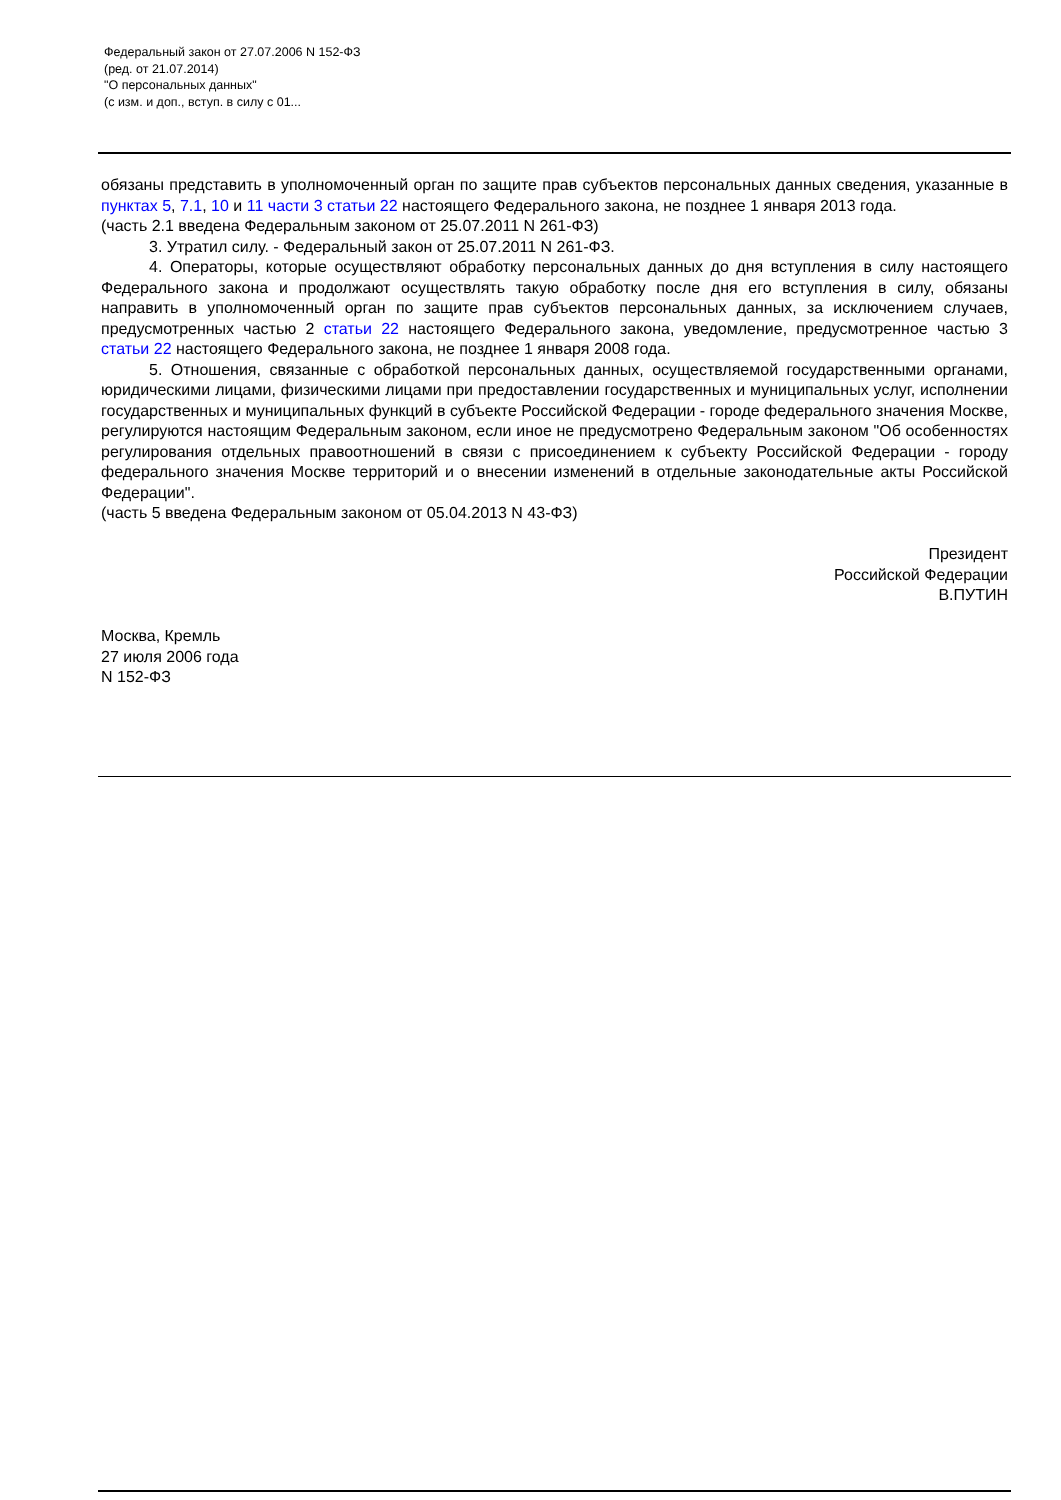Федеральный закон от 27.07.2006 N 152-ФЗ
(ред. от 21.07.2014)
"О персональных данных"
(с изм. и доп., вступ. в силу с 01...
обязаны представить в уполномоченный орган по защите прав субъектов персональных данных сведения, указанные в пунктах 5, 7.1, 10 и 11 части 3 статьи 22 настоящего Федерального закона, не позднее 1 января 2013 года.
(часть 2.1 введена Федеральным законом от 25.07.2011 N 261-ФЗ)
3. Утратил силу. - Федеральный закон от 25.07.2011 N 261-ФЗ.
4. Операторы, которые осуществляют обработку персональных данных до дня вступления в силу настоящего Федерального закона и продолжают осуществлять такую обработку после дня его вступления в силу, обязаны направить в уполномоченный орган по защите прав субъектов персональных данных, за исключением случаев, предусмотренных частью 2 статьи 22 настоящего Федерального закона, уведомление, предусмотренное частью 3 статьи 22 настоящего Федерального закона, не позднее 1 января 2008 года.
5. Отношения, связанные с обработкой персональных данных, осуществляемой государственными органами, юридическими лицами, физическими лицами при предоставлении государственных и муниципальных услуг, исполнении государственных и муниципальных функций в субъекте Российской Федерации - городе федерального значения Москве, регулируются настоящим Федеральным законом, если иное не предусмотрено Федеральным законом "Об особенностях регулирования отдельных правоотношений в связи с присоединением к субъекту Российской Федерации - городу федерального значения Москве территорий и о внесении изменений в отдельные законодательные акты Российской Федерации".
(часть 5 введена Федеральным законом от 05.04.2013 N 43-ФЗ)
Президент
Российской Федерации
В.ПУТИН
Москва, Кремль
27 июля 2006 года
N 152-ФЗ